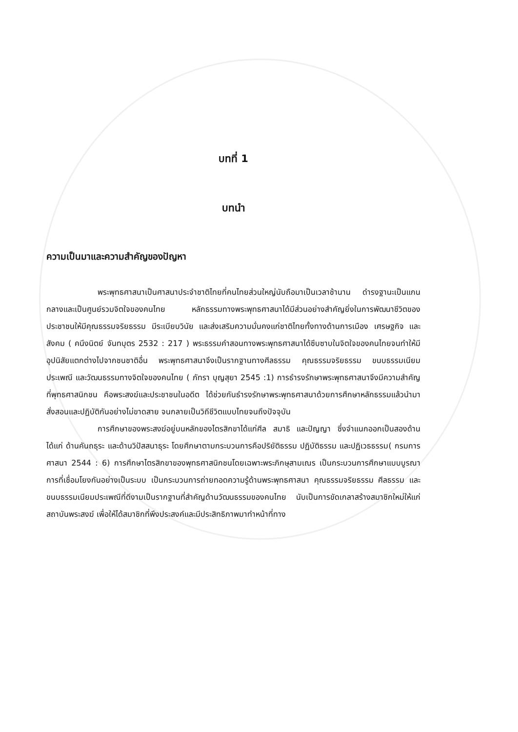บทที่ 1
บทนำ
ความเป็นมาและความสำคัญของปัญหา
พระพุทธศาสนาเป็นศาสนาประจำชาติไทยที่คนไทยส่วนใหญ่นับถือมาเป็นเวลาช้านาน ดำรงฐานะเป็นแกนกลางและเป็นศูนย์รวมจิตใจของคนไทย หลักธรรมทางพระพุทธศาสนาได้มีส่วนอย่างสำคัญยิ่งในการพัฒนาชีวิตของประชาชนให้มีคุณธรรมจริยธรรม มีระเบียบวินัย และส่งเสริมความมั่นคงแก่ชาติไทยทั้งทางด้านการเมือง เศรษฐกิจ และสังคม ( คนึงนิตย์ จันทบุตร 2532 : 217 ) พระธรรมคำสอนทางพระพุทธศาสนาได้ซึบซาบในจิตใจของคนไทยจนทำให้มีอุปนิสัยแตกต่างไปจากชนชาติอื่น พระพุทธศาสนาจึงเป็นรากฐานทางศีลธรรม คุณธรรมจริยธรรม ขนบธรรมเนียมประเพณี และวัฒนธรรมทางจิตใจของคนไทย ( ภัทรา บุญสุยา 2545 :1) การธำรงรักษาพระพุทธศาสนาจึงมีความสำคัญที่พุทธศาสนิกชน คือพระสงฆ์และประชาชนในอดีต ได้ช่วยกันธำรงรักษาพระพุทธศาสนาด้วยการศึกษาหลักธรรมแล้วนำมาสั่งสอนและปฏิบัติกันอย่างไม่ขาดสาย จนกลายเป็นวิถีชีวิตแบบไทยจนถึงปัจจุบัน
การศึกษาของพระสงฆ์อยู่บนหลักของไตรสิกขาได้แก่ศีล สมาธิ และปัญญา ซึ่งจำแนกออกเป็นสองด้านได้แก่ ด้านคันถธุระ และด้านวิปัสสนาธุระ โดยศึกษาตามกระบวนการคือปริยัติธรรม ปฏิบัติธรรม และปฏิเวธธรรม( กรมการศาสนา 2544 : 6) การศึกษาไตรสิกขาของพุทธศาสนิกชนโดยเฉพาะพระภิกษุสามเณร เป็นกระบวนการศึกษาแบบบูรณาการที่เชื่อมโยงกันอย่างเป็นระบบ เป็นกระบวนการถ่ายทอดความรู้ด้านพระพุทธศาสนา คุณธรรมจริยธรรม ศีลธรรม และขนบธรรมเนียมประเพณีที่ดีงามเป็นรากฐานที่สำคัญด้านวัฒนธรรมของคนไทย นับเป็นการขัดเกลาสร้างสมาชิกใหม่ให้แก่สถาบันพระสงฆ์ เพื่อให้ได้สมาชิกที่พึงประสงค์และมีประสิทธิภาพมาทำหน้าที่ทาง